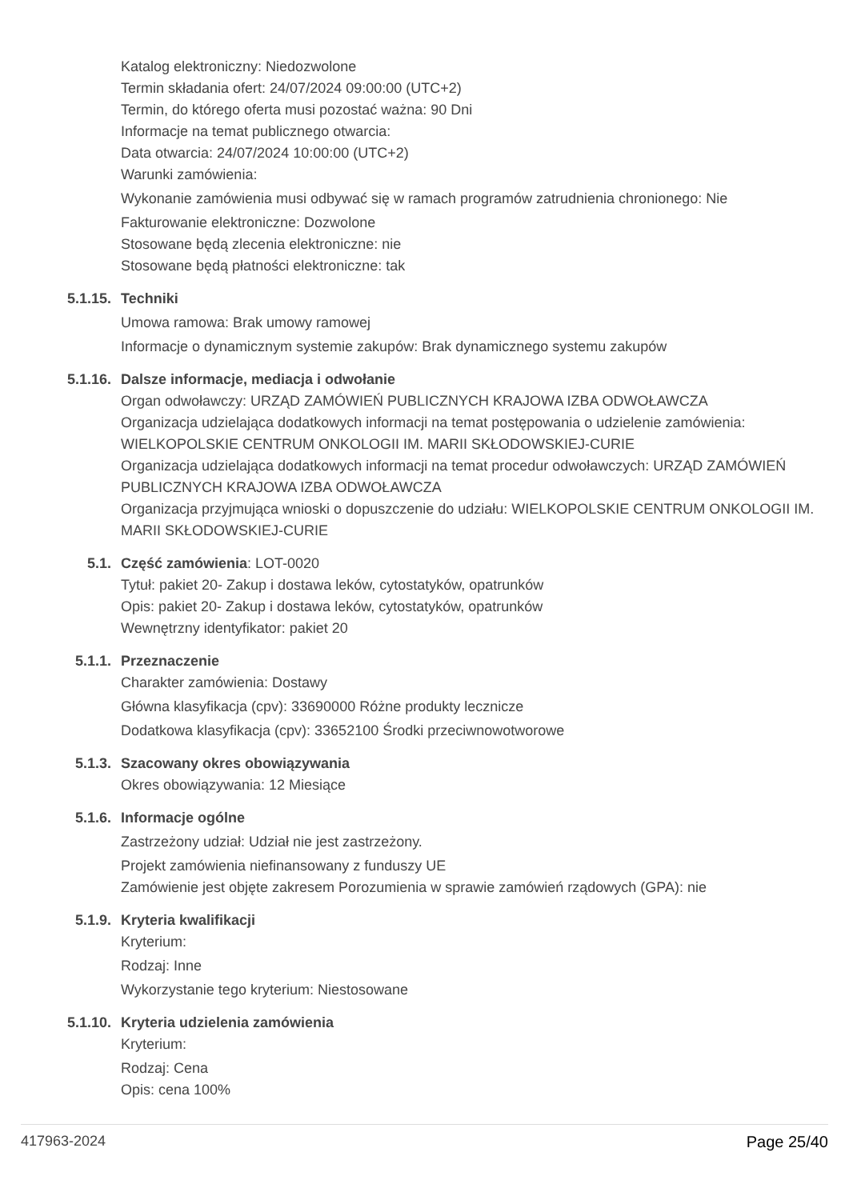Katalog elektroniczny: Niedozwolone
Termin składania ofert: 24/07/2024 09:00:00 (UTC+2)
Termin, do którego oferta musi pozostać ważna: 90 Dni
Informacje na temat publicznego otwarcia:
Data otwarcia: 24/07/2024 10:00:00 (UTC+2)
Warunki zamówienia:
Wykonanie zamówienia musi odbywać się w ramach programów zatrudnienia chronionego: Nie
Fakturowanie elektroniczne: Dozwolone
Stosowane będą zlecenia elektroniczne: nie
Stosowane będą płatności elektroniczne: tak
5.1.15. Techniki
Umowa ramowa: Brak umowy ramowej
Informacje o dynamicznym systemie zakupów: Brak dynamicznego systemu zakupów
5.1.16. Dalsze informacje, mediacja i odwołanie
Organ odwoławczy: URZĄD ZAMÓWIEŃ PUBLICZNYCH KRAJOWA IZBA ODWOŁAWCZA
Organizacja udzielająca dodatkowych informacji na temat postępowania o udzielenie zamówienia: WIELKOPOLSKIE CENTRUM ONKOLOGII IM. MARII SKŁODOWSKIEJ-CURIE
Organizacja udzielająca dodatkowych informacji na temat procedur odwoławczych: URZĄD ZAMÓWIEŃ PUBLICZNYCH KRAJOWA IZBA ODWOŁAWCZA
Organizacja przyjmująca wnioski o dopuszczenie do udziału: WIELKOPOLSKIE CENTRUM ONKOLOGII IM. MARII SKŁODOWSKIEJ-CURIE
5.1. Część zamówienia: LOT-0020
Tytuł: pakiet 20- Zakup i dostawa leków, cytostatyków, opatrunków
Opis: pakiet 20- Zakup i dostawa leków, cytostatyków, opatrunków
Wewnętrzny identyfikator: pakiet 20
5.1.1. Przeznaczenie
Charakter zamówienia: Dostawy
Główna klasyfikacja (cpv): 33690000 Różne produkty lecznicze
Dodatkowa klasyfikacja (cpv): 33652100 Środki przeciwnowotworowe
5.1.3. Szacowany okres obowiązywania
Okres obowiązywania: 12 Miesiące
5.1.6. Informacje ogólne
Zastrzeżony udział: Udział nie jest zastrzeżony.
Projekt zamówienia niefinansowany z funduszy UE
Zamówienie jest objęte zakresem Porozumienia w sprawie zamówień rządowych (GPA): nie
5.1.9. Kryteria kwalifikacji
Kryterium:
Rodzaj: Inne
Wykorzystanie tego kryterium: Niestosowane
5.1.10. Kryteria udzielenia zamówienia
Kryterium:
Rodzaj: Cena
Opis: cena 100%
417963-2024 Page 25/40